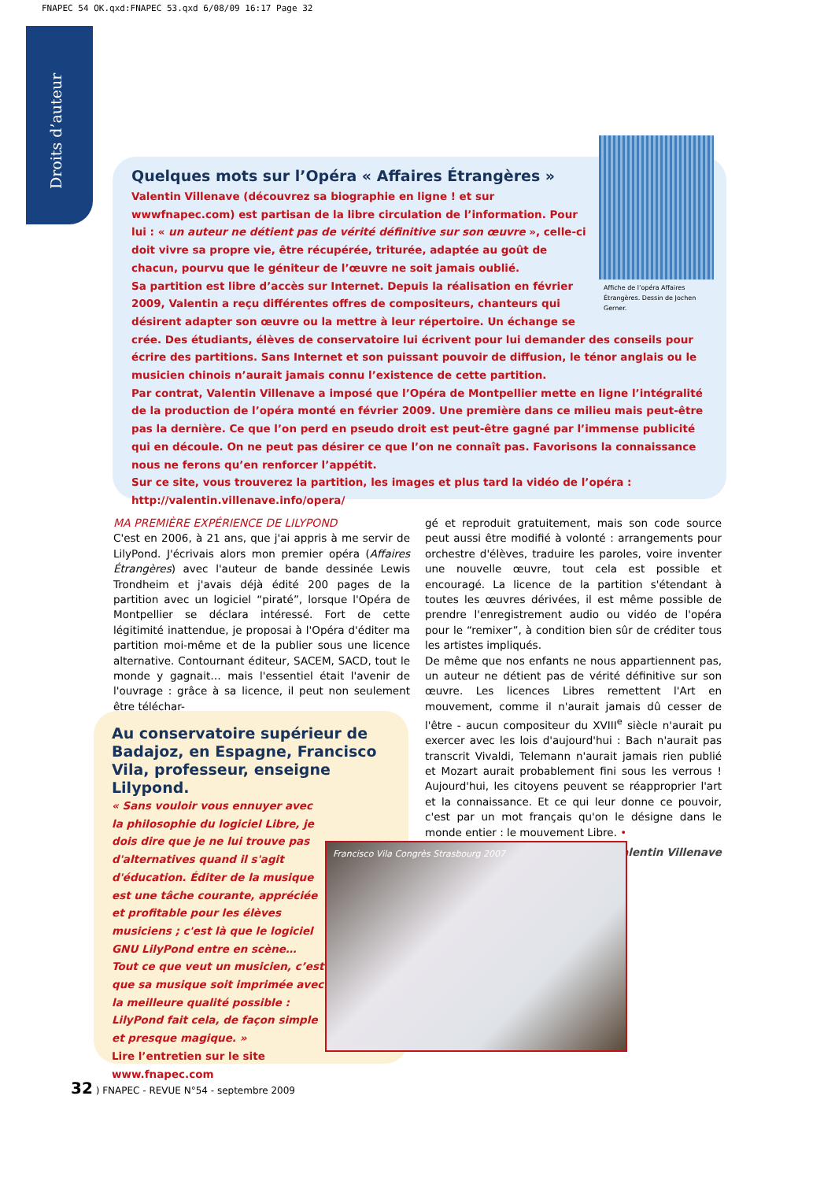FNAPEC 54 OK.qxd:FNAPEC 53.qxd 6/08/09 16:17 Page 32
Droits d’auteur
Quelques mots sur l’Opéra « Affaires Étrangères »
Affiche de l’opéra Affaires Étrangères. Dessin de Jochen Gerner.
Valentin Villenave (découvrez sa biographie en ligne ! et sur wwwfnapec.com) est partisan de la libre circulation de l’information. Pour lui : « un auteur ne détient pas de vérité définitive sur son œuvre », celle-ci doit vivre sa propre vie, être récupérée, triturée, adaptée au goût de chacun, pourvu que le géniteur de l’œuvre ne soit jamais oublié.
Sa partition est libre d’accès sur Internet. Depuis la réalisation en février 2009, Valentin a reçu différentes offres de compositeurs, chanteurs qui désirent adapter son œuvre ou la mettre à leur répertoire. Un échange se crée. Des étudiants, élèves de conservatoire lui écrivent pour lui demander des conseils pour écrire des partitions. Sans Internet et son puissant pouvoir de diffusion, le ténor anglais ou le musicien chinois n’aurait jamais connu l’existence de cette partition.
Par contrat, Valentin Villenave a imposé que l’Opéra de Montpellier mette en ligne l’intégralité de la production de l’opéra monté en février 2009. Une première dans ce milieu mais peut-être pas la dernière. Ce que l’on perd en pseudo droit est peut-être gagné par l’immense publicité qui en découle. On ne peut pas désirer ce que l’on ne connaît pas. Favorisons la connaissance nous ne ferons qu’en renforcer l’appétit.
Sur ce site, vous trouverez la partition, les images et plus tard la vidéo de l’opéra :
http://valentin.villenave.info/opera/
MA PREMIÈRE EXPÉRIENCE DE LILYPOND
C'est en 2006, à 21 ans, que j'ai appris à me servir de LilyPond. J'écrivais alors mon premier opéra (Affaires Étrangères) avec l'auteur de bande dessinée Lewis Trondheim et j'avais déjà édité 200 pages de la partition avec un logiciel “piraté”, lorsque l'Opéra de Montpellier se déclara intéressé. Fort de cette légitimité inattendue, je proposai à l'Opéra d'éditer ma partition moi-même et de la publier sous une licence alternative. Contournant éditeur, SACEM, SACD, tout le monde y gagnait… mais l'essentiel était l'avenir de l'ouvrage : grâce à sa licence, il peut non seulement être téléchar-
gé et reproduit gratuitement, mais son code source peut aussi être modifié à volonté : arrangements pour orchestre d'élèves, traduire les paroles, voire inventer une nouvelle œuvre, tout cela est possible et encouragé. La licence de la partition s'étendant à toutes les œuvres dérivées, il est même possible de prendre l'enregistrement audio ou vidéo de l'opéra pour le “remixer”, à condition bien sûr de créditer tous les artistes impliqués.
De même que nos enfants ne nous appartiennent pas, un auteur ne détient pas de vérité définitive sur son œuvre. Les licences Libres remettent l'Art en mouvement, comme il n'aurait jamais dû cesser de l'être - aucun compositeur du XVIII<sup>e</sup> siècle n'aurait pu exercer avec les lois d'aujourd'hui : Bach n'aurait pas transcrit Vivaldi, Telemann n'aurait jamais rien publié et Mozart aurait probablement fini sous les verrous ! Aujourd'hui, les citoyens peuvent se réapproprier l'art et la connaissance. Et ce qui leur donne ce pouvoir, c'est par un mot français qu'on le désigne dans le monde entier : le mouvement Libre. •
Valentin Villenave
Au conservatoire supérieur de Badajoz, en Espagne, Francisco Vila, professeur, enseigne Lilypond.
« Sans vouloir vous ennuyer avec la philosophie du logiciel Libre, je dois dire que je ne lui trouve pas d'alternatives quand il s'agit d'éducation. Éditer de la musique est une tâche courante, appréciée et profitable pour les élèves musiciens ; c'est là que le logiciel GNU LilyPond entre en scène… Tout ce que veut un musicien, c’est que sa musique soit imprimée avec la meilleure qualité possible : LilyPond fait cela, de façon simple et presque magique. »
Lire l’entretien sur le site
www.fnapec.com
Francisco Vila Congrès Strasbourg 2007
32 ) FNAPEC - REVUE N°54 - septembre 2009